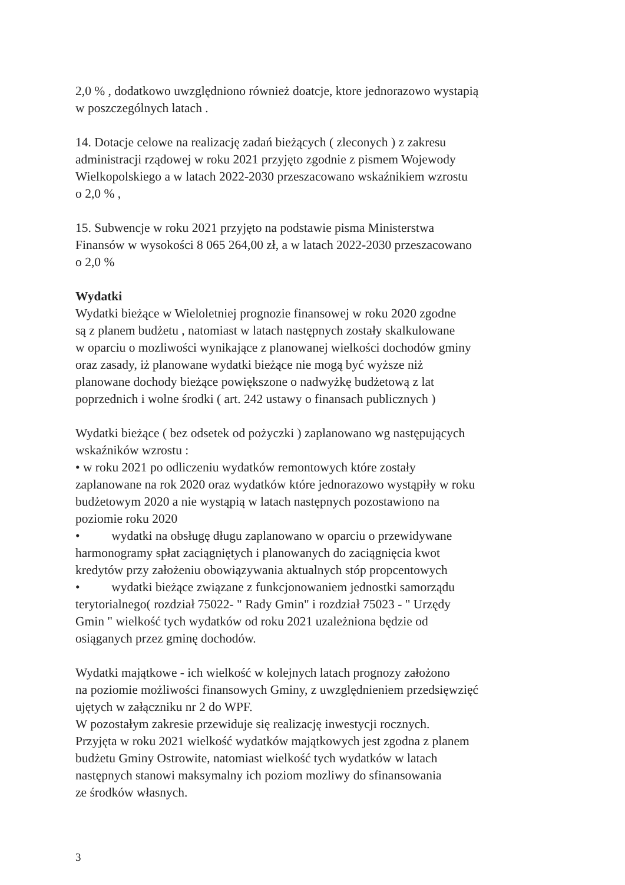2,0 % , dodatkowo uwzględniono również doatcje, ktore jednorazowo wystapią
w poszczególnych latach .
14. Dotacje celowe na realizację zadań bieżących ( zleconych ) z zakresu
administracji rządowej w roku 2021 przyjęto zgodnie z pismem Wojewody
Wielkopolskiego a w latach 2022-2030 przeszacowano wskaźnikiem wzrostu
o 2,0 % ,
15. Subwencje w roku 2021 przyjęto na podstawie pisma Ministerstwa
Finansów w wysokości 8 065 264,00 zł, a w latach 2022-2030 przeszacowano
o 2,0 %
Wydatki
Wydatki bieżące w Wieloletniej prognozie finansowej w roku 2020 zgodne
są z planem budżetu , natomiast w latach następnych zostały skalkulowane
w oparciu o mozliwości wynikające z planowanej wielkości dochodów gminy
oraz zasady, iż planowane wydatki bieżące nie mogą być wyższe niż
planowane dochody bieżące powiększone o nadwyżkę budżetową z lat
poprzednich i wolne środki ( art. 242 ustawy o finansach publicznych )
Wydatki bieżące ( bez odsetek od pożyczki ) zaplanowano wg następujących
wskaźników wzrostu :
• w roku 2021 po odliczeniu wydatków remontowych które zostały
zaplanowane na rok 2020 oraz wydatków które jednorazowo wystąpiły w roku
budżetowym 2020 a nie wystąpią w latach następnych pozostawiono na
poziomie roku 2020
• wydatki na obsługę długu zaplanowano w oparciu o przewidywane
harmonogramy spłat zaciągniętych i planowanych do zaciągnięcia kwot
kredytów przy założeniu obowiązywania aktualnych stóp propcentowych
• wydatki bieżące związane z funkcjonowaniem jednostki samorządu
terytorialnego( rozdział 75022- " Rady Gmin" i rozdział 75023 - " Urzędy
Gmin " wielkość tych wydatków od roku 2021 uzależniona będzie od
osiąganych przez gminę dochodów.
Wydatki majątkowe - ich wielkość w kolejnych latach prognozy założono
na poziomie możliwości finansowych Gminy, z uwzględnieniem przedsięwzięć
ujętych w załączniku nr 2 do WPF.
W pozostałym zakresie przewiduje się realizację inwestycji rocznych.
Przyjęta w roku 2021 wielkość wydatków majątkowych jest zgodna z planem
budżetu Gminy Ostrowite, natomiast wielkość tych wydatków w latach
następnych stanowi maksymalny ich poziom mozliwy do sfinansowania
ze środków własnych.
3